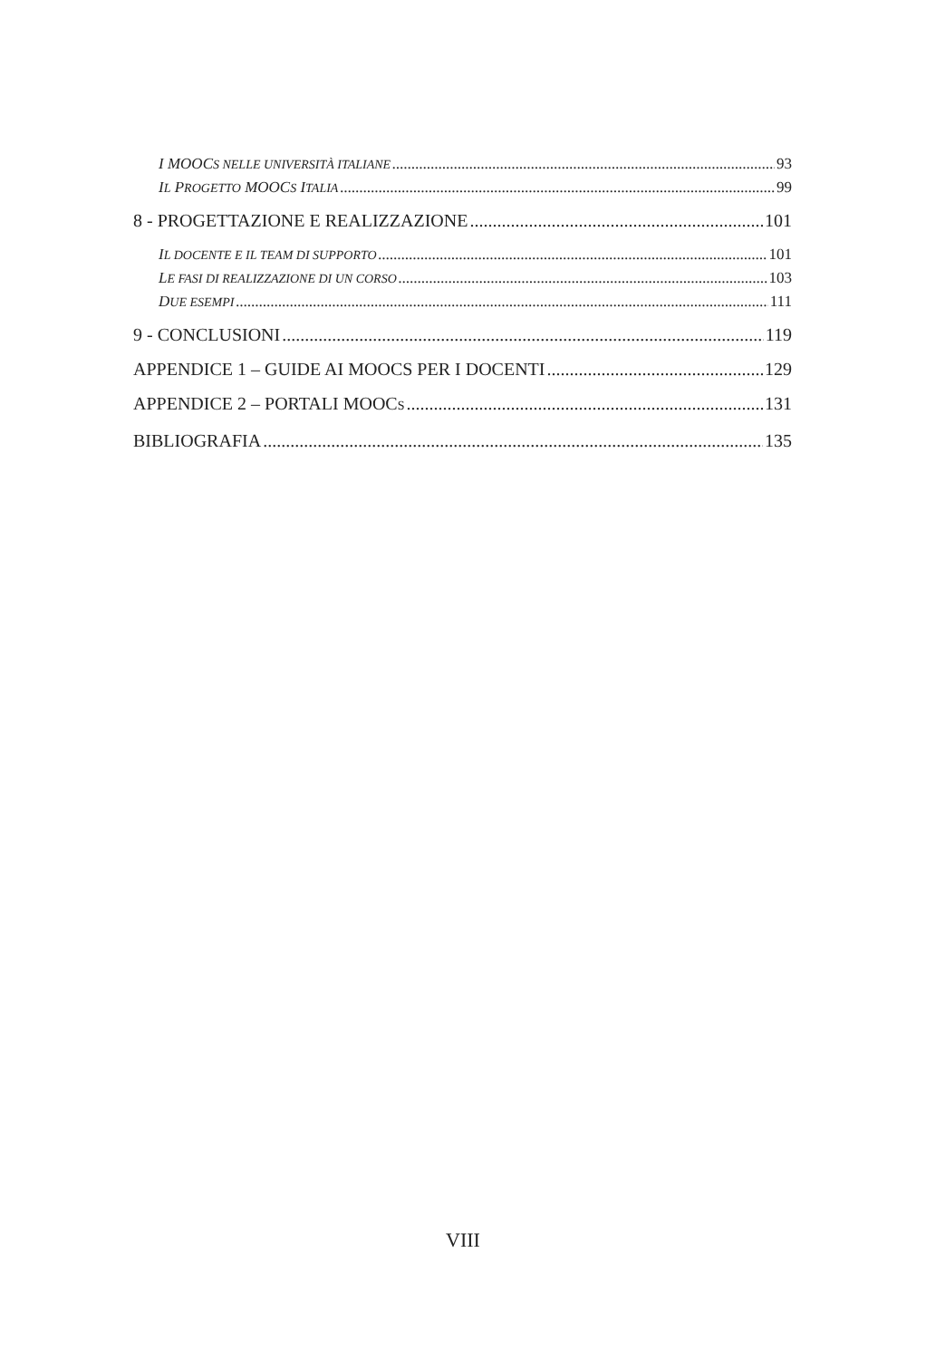I MOOCS NELLE UNIVERSITÀ ITALIANE 93
IL PROGETTO MOOCS ITALIA 99
8 - PROGETTAZIONE E REALIZZAZIONE 101
IL DOCENTE E IL TEAM DI SUPPORTO 101
LE FASI DI REALIZZAZIONE DI UN CORSO 103
DUE ESEMPI 111
9 - CONCLUSIONI 119
APPENDICE 1 – GUIDE AI MOOCS PER I DOCENTI 129
APPENDICE 2 – PORTALI MOOCS 131
BIBLIOGRAFIA 135
VIII